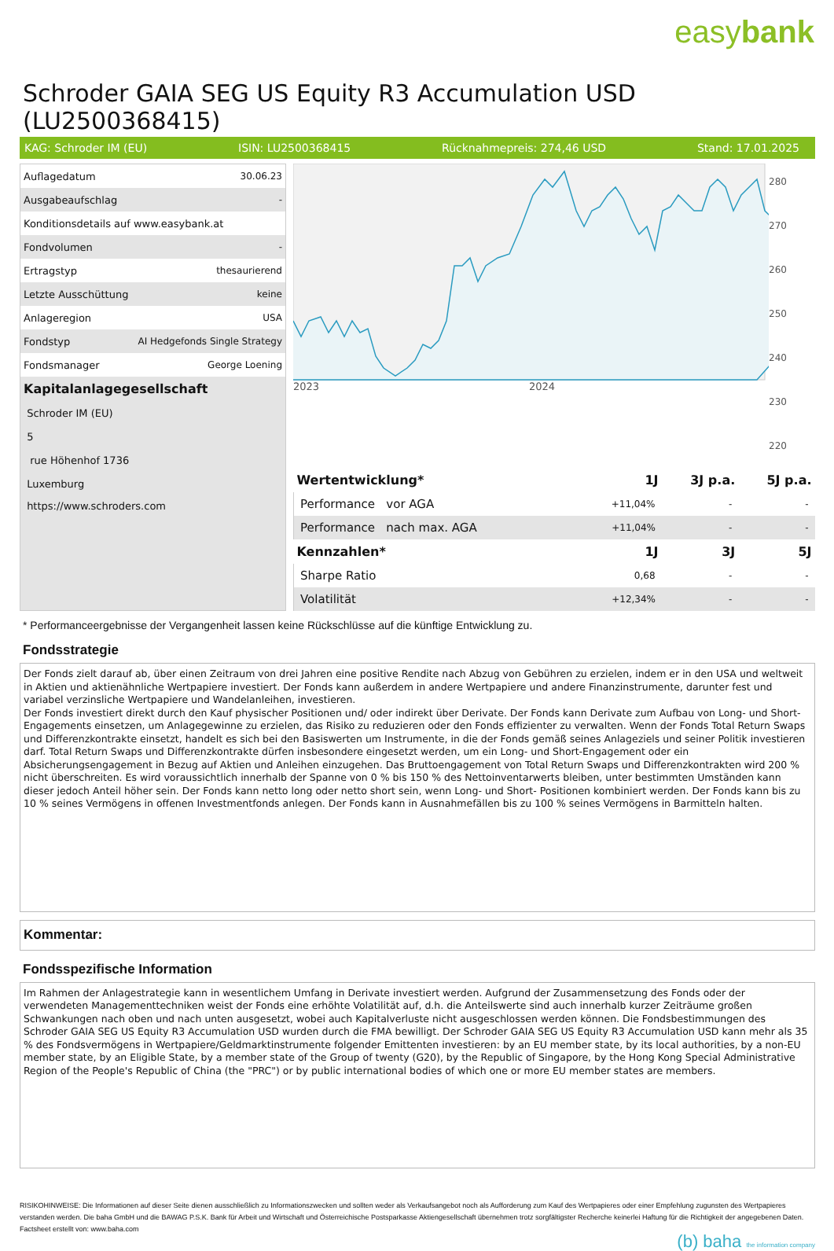easybank
Schroder GAIA SEG US Equity R3 Accumulation USD (LU2500368415)
KAG: Schroder IM (EU) ISIN: LU2500368415 Rücknahmepreis: 274,46 USD Stand: 17.01.2025
| Auflagedatum | 30.06.23 |
| Ausgabeaufschlag | - |
| Konditionsdetails auf www.easybank.at | |
| Fondvolumen | - |
| Ertragstyp | thesaurierend |
| Letzte Ausschüttung | keine |
| Anlageregion | USA |
| Fondstyp | AI Hedgefonds Single Strategy |
| Fondsmanager | George Loening |
| Kapitalanlagegesellschaft | |
| Schroder IM (EU) | |
| 5 | |
| rue Höhenhof 1736 | |
| Luxemburg | |
| https://www.schroders.com | |
2023
2024
280
270
260
250
240
230
220
| Wertentwicklung* | 1J | 3J p.a. | 5J p.a. |
| --- | --- | --- | --- |
| Performance vor AGA | +11,04% | - | - |
| Performance nach max. AGA | +11,04% | - | - |
| Kennzahlen* | 1J | 3J | 5J |
| Sharpe Ratio | 0,68 | - | - |
| Volatilität | +12,34% | - | - |
* Performanceergebnisse der Vergangenheit lassen keine Rückschlüsse auf die künftige Entwicklung zu.
Fondsstrategie
Der Fonds zielt darauf ab, über einen Zeitraum von drei Jahren eine positive Rendite nach Abzug von Gebühren zu erzielen, indem er in den USA und weltweit in Aktien und aktienähnliche Wertpapiere investiert. Der Fonds kann außerdem in andere Wertpapiere und andere Finanzinstrumente, darunter fest und variabel verzinsliche Wertpapiere und Wandelanleihen, investieren.
Der Fonds investiert direkt durch den Kauf physischer Positionen und/ oder indirekt über Derivate. Der Fonds kann Derivate zum Aufbau von Long- und Short-Engagements einsetzen, um Anlagegewinne zu erzielen, das Risiko zu reduzieren oder den Fonds effizienter zu verwalten. Wenn der Fonds Total Return Swaps und Differenzkontrakte einsetzt, handelt es sich bei den Basiswerten um Instrumente, in die der Fonds gemäß seines Anlageziels und seiner Politik investieren darf. Total Return Swaps und Differenzkontrakte dürfen insbesondere eingesetzt werden, um ein Long- und Short-Engagement oder ein Absicherungsengagement in Bezug auf Aktien und Anleihen einzugehen. Das Bruttoengagement von Total Return Swaps und Differenzkontrakten wird 200 % nicht überschreiten. Es wird voraussichtlich innerhalb der Spanne von 0 % bis 150 % des Nettoinventarwerts bleiben, unter bestimmten Umständen kann dieser jedoch Anteil höher sein. Der Fonds kann netto long oder netto short sein, wenn Long- und Short- Positionen kombiniert werden. Der Fonds kann bis zu 10 % seines Vermögens in offenen Investmentfonds anlegen. Der Fonds kann in Ausnahmefällen bis zu 100 % seines Vermögens in Barmitteln halten.
Kommentar:
Fondsspezifische Information
Im Rahmen der Anlagestrategie kann in wesentlichem Umfang in Derivate investiert werden. Aufgrund der Zusammensetzung des Fonds oder der verwendeten Managementtechniken weist der Fonds eine erhöhte Volatilität auf, d.h. die Anteilswerte sind auch innerhalb kurzer Zeiträume großen Schwankungen nach oben und nach unten ausgesetzt, wobei auch Kapitalverluste nicht ausgeschlossen werden können. Die Fondsbestimmungen des Schroder GAIA SEG US Equity R3 Accumulation USD wurden durch die FMA bewilligt. Der Schroder GAIA SEG US Equity R3 Accumulation USD kann mehr als 35 % des Fondsvermögens in Wertpapiere/Geldmarktinstrumente folgender Emittenten investieren: by an EU member state, by its local authorities, by a non-EU member state, by an Eligible State, by a member state of the Group of twenty (G20), by the Republic of Singapore, by the Hong Kong Special Administrative Region of the People's Republic of China (the "PRC") or by public international bodies of which one or more EU member states are members.
RISIKOHINWEISE: Die Informationen auf dieser Seite dienen ausschließlich zu Informationszwecken und sollten weder als Verkaufsangebot noch als Aufforderung zum Kauf des Wertpapieres oder einer Empfehlung zugunsten des Wertpapieres verstanden werden. Die baha GmbH und die BAWAG P.S.K. Bank für Arbeit und Wirtschaft und Österreichische Postsparkasse Aktiengesellschaft übernehmen trotz sorgfältigster Recherche keinerlei Haftung für die Richtigkeit der angegebenen Daten.
Factsheet erstellt von: www.baha.com
(b) baha the information company